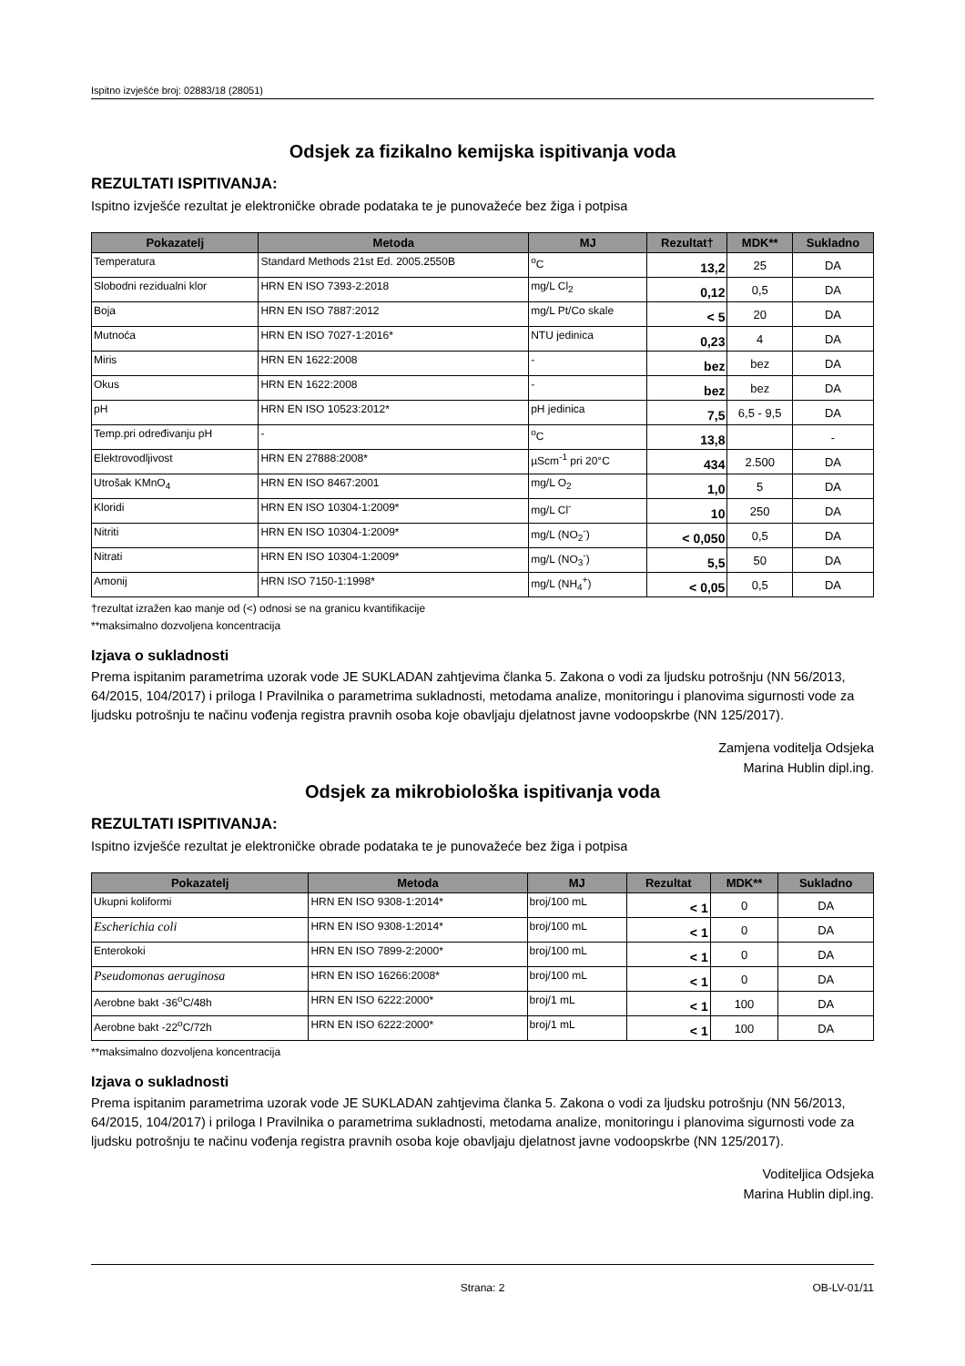Ispitno izvješće broj: 02883/18 (28051)
Odsjek za fizikalno kemijska ispitivanja voda
REZULTATI ISPITIVANJA:
Ispitno izvješće rezultat je elektroničke obrade podataka te je punovažeće bez žiga i potpisa
| Pokazatelj | Metoda | MJ | Rezultat† | MDK** | Sukladno |
| --- | --- | --- | --- | --- | --- |
| Temperatura | Standard Methods 21st Ed. 2005.2550B | <sup>o</sup> C | 13,2 | 25 | DA |
| Slobodni rezidualni klor | HRN EN ISO 7393-2:2018 | mg/L Cl<sub>2</sub> | 0,12 | 0,5 | DA |
| Boja | HRN EN ISO 7887:2012 | mg/L Pt/Co skale | < 5 | 20 | DA |
| Mutnoća | HRN EN ISO 7027-1:2016* | NTU jedinica | 0,23 | 4 | DA |
| Miris | HRN EN 1622:2008 | - | bez | bez | DA |
| Okus | HRN EN 1622:2008 | - | bez | bez | DA |
| pH | HRN EN ISO 10523:2012* | pH jedinica | 7,5 | 6,5 - 9,5 | DA |
| Temp.pri određivanju pH | - | <sup>o</sup> C | 13,8 | | - |
| Elektrovodljivost | HRN EN 27888:2008* | µScm<sup>-1</sup> pri 20°C | 434 | 2.500 | DA |
| Utrošak KMnO<sub>4</sub> | HRN EN ISO 8467:2001 | mg/L O<sub>2</sub> | 1,0 | 5 | DA |
| Kloridi | HRN EN ISO 10304-1:2009* | mg/L Cl<sup>-</sup> | 10 | 250 | DA |
| Nitriti | HRN EN ISO 10304-1:2009* | mg/L (NO<sub>2</sub><sup>-</sup>) | < 0,050 | 0,5 | DA |
| Nitrati | HRN EN ISO 10304-1:2009* | mg/L (NO<sub>3</sub><sup>-</sup>) | 5,5 | 50 | DA |
| Amonij | HRN ISO 7150-1:1998* | mg/L (NH<sub>4</sub><sup>+</sup>) | < 0,05 | 0,5 | DA |
†rezultat izražen kao manje od (<) odnosi se na granicu kvantifikacije
**maksimalno dozvoljena koncentracija
Izjava o sukladnosti
Prema ispitanim parametrima uzorak vode JE SUKLADAN zahtjevima članka 5. Zakona o vodi za ljudsku potrošnju (NN 56/2013, 64/2015, 104/2017) i priloga I Pravilnika o parametrima sukladnosti, metodama analize, monitoringu i planovima sigurnosti vode za ljudsku potrošnju te načinu vođenja registra pravnih osoba koje obavljaju djelatnost javne vodoopskrbe (NN 125/2017).
Zamjena voditelja Odsjeka
Marina Hublin dipl.ing.
Odsjek za mikrobiološka ispitivanja voda
REZULTATI ISPITIVANJA:
Ispitno izvješće rezultat je elektroničke obrade podataka te je punovažeće bez žiga i potpisa
| Pokazatelj | Metoda | MJ | Rezultat | MDK** | Sukladno |
| --- | --- | --- | --- | --- | --- |
| Ukupni koliformi | HRN EN ISO 9308-1:2014* | broj/100 mL | < 1 | 0 | DA |
| Escherichia coli | HRN EN ISO 9308-1:2014* | broj/100 mL | < 1 | 0 | DA |
| Enterokoki | HRN EN ISO 7899-2:2000* | broj/100 mL | < 1 | 0 | DA |
| Pseudomonas aeruginosa | HRN EN ISO 16266:2008* | broj/100 mL | < 1 | 0 | DA |
| Aerobne bakt -36<sup>o</sup>C/48h | HRN EN ISO 6222:2000* | broj/1 mL | < 1 | 100 | DA |
| Aerobne bakt -22<sup>o</sup>C/72h | HRN EN ISO 6222:2000* | broj/1 mL | < 1 | 100 | DA |
**maksimalno dozvoljena koncentracija
Izjava o sukladnosti
Prema ispitanim parametrima uzorak vode JE SUKLADAN zahtjevima članka 5. Zakona o vodi za ljudsku potrošnju (NN 56/2013, 64/2015, 104/2017) i priloga I Pravilnika o parametrima sukladnosti, metodama analize, monitoringu i planovima sigurnosti vode za ljudsku potrošnju te načinu vođenja registra pravnih osoba koje obavljaju djelatnost javne vodoopskrbe (NN 125/2017).
Voditeljica Odsjeka
Marina Hublin dipl.ing.
Strana: 2 OB-LV-01/11